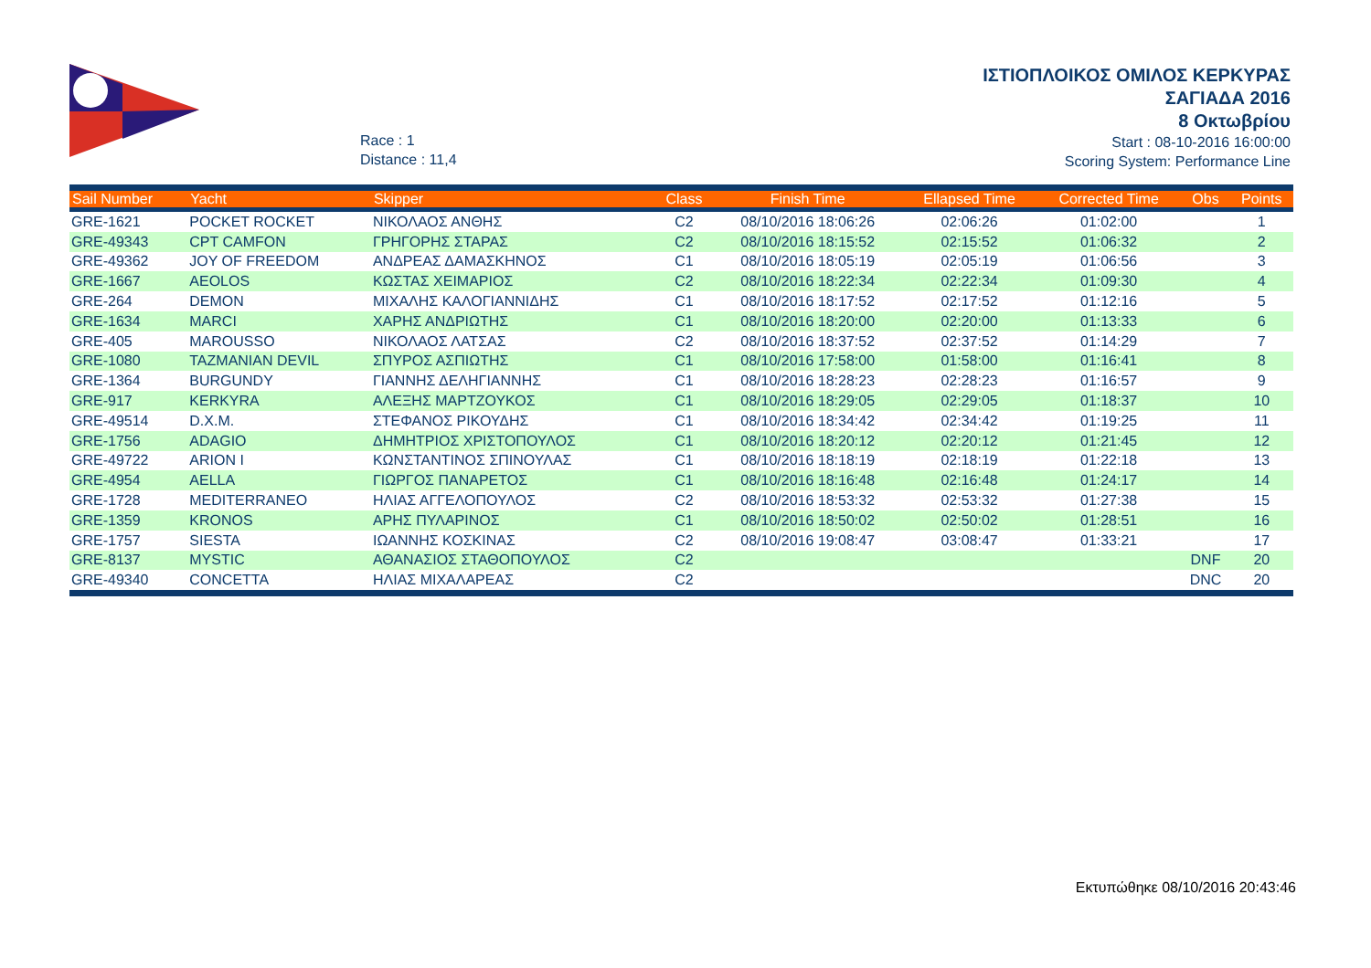Race : 1
Distance : 11,4
ΙΣΤΙΟΠΛΟΙΚΟΣ ΟΜΙΛΟΣ ΚΕΡΚΥΡΑΣ
ΣΑΓΙΑΔΑ 2016
8 Οκτωβρίου
Start : 08-10-2016 16:00:00
Scoring System: Performance Line
| Sail Number | Yacht | Skipper | Class | Finish Time | Ellapsed Time | Corrected Time | Obs | Points |
| --- | --- | --- | --- | --- | --- | --- | --- | --- |
| GRE-1621 | POCKET ROCKET | ΝΙΚΟΛΑΟΣ ΑΝΘΗΣ | C2 | 08/10/2016 18:06:26 | 02:06:26 | 01:02:00 | | 1 |
| GRE-49343 | CPT CAMFON | ΓΡΗΓΟΡΗΣ ΣΤΑΡΑΣ | C2 | 08/10/2016 18:15:52 | 02:15:52 | 01:06:32 | | 2 |
| GRE-49362 | JOY OF FREEDOM | ΑΝΔΡΕΑΣ ΔΑΜΑΣΚΗΝΟΣ | C1 | 08/10/2016 18:05:19 | 02:05:19 | 01:06:56 | | 3 |
| GRE-1667 | AEOLOS | ΚΩΣΤΑΣ ΧΕΙΜΑΡΙΟΣ | C2 | 08/10/2016 18:22:34 | 02:22:34 | 01:09:30 | | 4 |
| GRE-264 | DEMON | ΜΙΧΑΛΗΣ ΚΑΛΟΓΙΑΝΝΙΔΗΣ | C1 | 08/10/2016 18:17:52 | 02:17:52 | 01:12:16 | | 5 |
| GRE-1634 | MARCI | ΧΑΡΗΣ ΑΝΔΡΙΩΤΗΣ | C1 | 08/10/2016 18:20:00 | 02:20:00 | 01:13:33 | | 6 |
| GRE-405 | MAROUSSO | ΝΙΚΟΛΑΟΣ ΛΑΤΣΑΣ | C2 | 08/10/2016 18:37:52 | 02:37:52 | 01:14:29 | | 7 |
| GRE-1080 | TAZMANIAN DEVIL | ΣΠΥΡΟΣ ΑΣΠΙΩΤΗΣ | C1 | 08/10/2016 17:58:00 | 01:58:00 | 01:16:41 | | 8 |
| GRE-1364 | BURGUNDY | ΓΙΑΝΝΗΣ ΔΕΛΗΓΙΑΝΝΗΣ | C1 | 08/10/2016 18:28:23 | 02:28:23 | 01:16:57 | | 9 |
| GRE-917 | KERKYRA | ΑΛΕΞΗΣ ΜΑΡΤΖΟΥΚΟΣ | C1 | 08/10/2016 18:29:05 | 02:29:05 | 01:18:37 | | 10 |
| GRE-49514 | D.X.M. | ΣΤΕΦΑΝΟΣ ΡΙΚΟΥΔΗΣ | C1 | 08/10/2016 18:34:42 | 02:34:42 | 01:19:25 | | 11 |
| GRE-1756 | ADAGIO | ΔΗΜΗΤΡΙΟΣ ΧΡΙΣΤΟΠΟΥΛΟΣ | C1 | 08/10/2016 18:20:12 | 02:20:12 | 01:21:45 | | 12 |
| GRE-49722 | ARION I | ΚΩΝΣΤΑΝΤΙΝΟΣ ΣΠΙΝΟΥΛΑΣ | C1 | 08/10/2016 18:18:19 | 02:18:19 | 01:22:18 | | 13 |
| GRE-4954 | AELLA | ΓΙΩΡΓΟΣ ΠΑΝΑΡΕΤΟΣ | C1 | 08/10/2016 18:16:48 | 02:16:48 | 01:24:17 | | 14 |
| GRE-1728 | MEDITERRANEO | ΗΛΙΑΣ ΑΓΓΕΛΟΠΟΥΛΟΣ | C2 | 08/10/2016 18:53:32 | 02:53:32 | 01:27:38 | | 15 |
| GRE-1359 | KRONOS | ΑΡΗΣ ΠΥΛΑΡΙΝΟΣ | C1 | 08/10/2016 18:50:02 | 02:50:02 | 01:28:51 | | 16 |
| GRE-1757 | SIESTA | ΙΩΑΝΝΗΣ ΚΟΣΚΙΝΑΣ | C2 | 08/10/2016 19:08:47 | 03:08:47 | 01:33:21 | | 17 |
| GRE-8137 | MYSTIC | ΑΘΑΝΑΣΙΟΣ ΣΤΑΘΟΠΟΥΛΟΣ | C2 | | | | DNF | 20 |
| GRE-49340 | CONCETTA | ΗΛΙΑΣ ΜΙΧΑΛΑΡΕΑΣ | C2 | | | | DNC | 20 |
Εκτυπώθηκε 08/10/2016 20:43:46